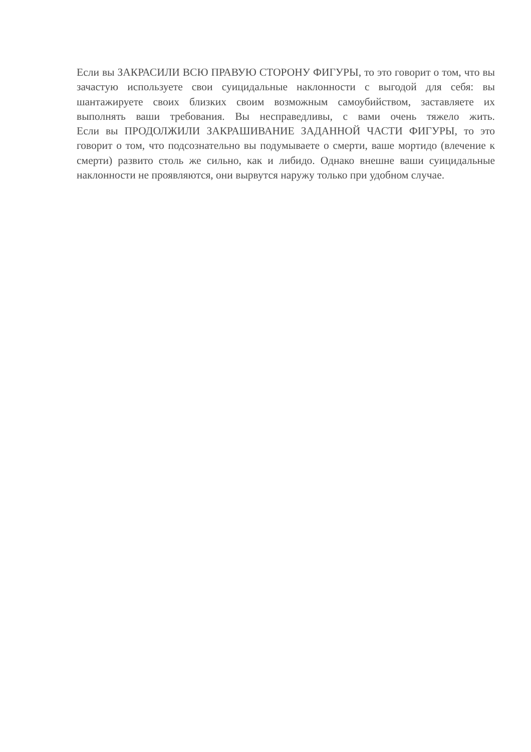Если вы ЗАКРАСИЛИ ВСЮ ПРАВУЮ СТОРОНУ ФИГУРЫ, то это говорит о том, что вы зачастую используете свои суицидальные наклонности с выгодой для себя: вы шантажируете своих близких своим возможным самоубийством, заставляете их выполнять ваши требования. Вы несправедливы, с вами очень тяжело жить.
Если вы ПРОДОЛЖИЛИ ЗАКРАШИВАНИЕ ЗАДАННОЙ ЧАСТИ ФИГУРЫ, то это говорит о том, что подсознательно вы подумываете о смерти, ваше мортидо (влечение к смерти) развито столь же сильно, как и либидо. Однако внешне ваши суицидальные наклонности не проявляются, они вырвутся наружу только при удобном случае.